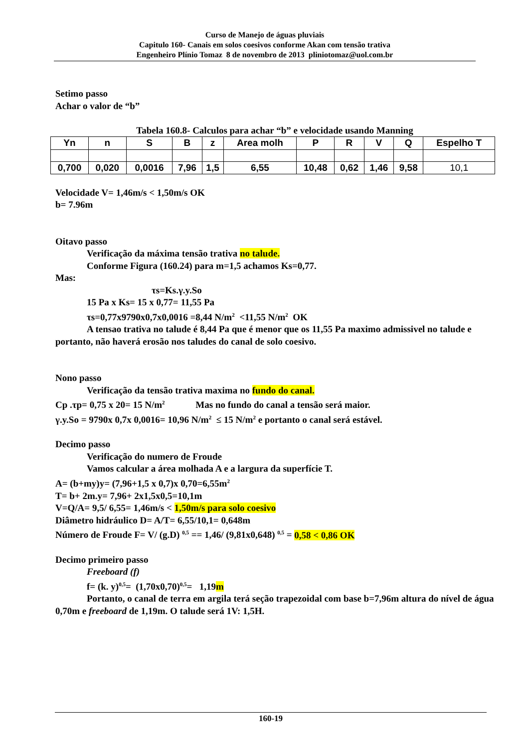Curso de Manejo de águas pluviais
Capitulo 160- Canais em solos coesivos conforme Akan com tensão trativa
Engenheiro Plínio Tomaz 8 de novembro de 2013 pliniotomaz@uol.com.br
Setimo passo
Achar o valor de “b”
Tabela 160.8- Calculos para achar “b” e velocidade usando Manning
| Yn | n | S | B | z | Area molh | P | R | V | Q | Espelho T |
| --- | --- | --- | --- | --- | --- | --- | --- | --- | --- | --- |
| 0,700 | 0,020 | 0,0016 | 7,96 | 1,5 | 6,55 | 10,48 | 0,62 | 1,46 | 9,58 | 10,1 |
Velocidade V= 1,46m/s < 1,50m/s OK
b= 7.96m
Oitavo passo
Verificação da máxima tensão trativa no talude.
Conforme Figura (160.24) para m=1,5 achamos Ks=0,77.
Mas:
τs=Ks.γ.y.So
15 Pa x Ks= 15 x 0,77= 11,55 Pa
τs=0,77x9790x0,7x0,0016 =8,44 N/m<sup>2</sup> <11,55 N/m<sup>2</sup> OK
A tensao trativa no talude é 8,44 Pa que é menor que os 11,55 Pa maximo admissivel no talude e portanto, não haverá erosão nos taludes do canal de solo coesivo.
Nono passo
Verificação da tensão trativa maxima no fundo do canal.
Cp .τp= 0,75 x 20= 15 N/m<sup>2</sup> Mas no fundo do canal a tensão será maior.
γ.y.So = 9790x 0,7x 0,0016= 10,96 N/m<sup>2</sup> ≤ 15 N/m<sup>2</sup> e portanto o canal será estável.
Decimo passo
Verificação do numero de Froude
Vamos calcular a área molhada A e a largura da superfície T.
A= (b+my)y= (7,96+1,5 x 0,7)x 0,70=6,55m<sup>2</sup>
T= b+ 2m.y= 7,96+ 2x1,5x0,5=10,1m
V=Q/A= 9,5/ 6,55= 1,46m/s < 1,50m/s para solo coesivo
Diâmetro hidráulico D= A/T= 6,55/10,1= 0,648m
Número de Froude F= V/ (g.D) <sup>0,5</sup> == 1,46/ (9,81x0,648) <sup>0,5</sup> = 0,58 < 0,86 OK
Decimo primeiro passo
Freeboard (f)
f= (k. y)<sup>0,5</sup>= (1,70x0,70)<sup>0,5</sup>= 1,19m
Portanto, o canal de terra em argila terá seção trapezoidal com base b=7,96m altura do nível de água 0,70m e freeboard de 1,19m. O talude será 1V: 1,5H.
160-19